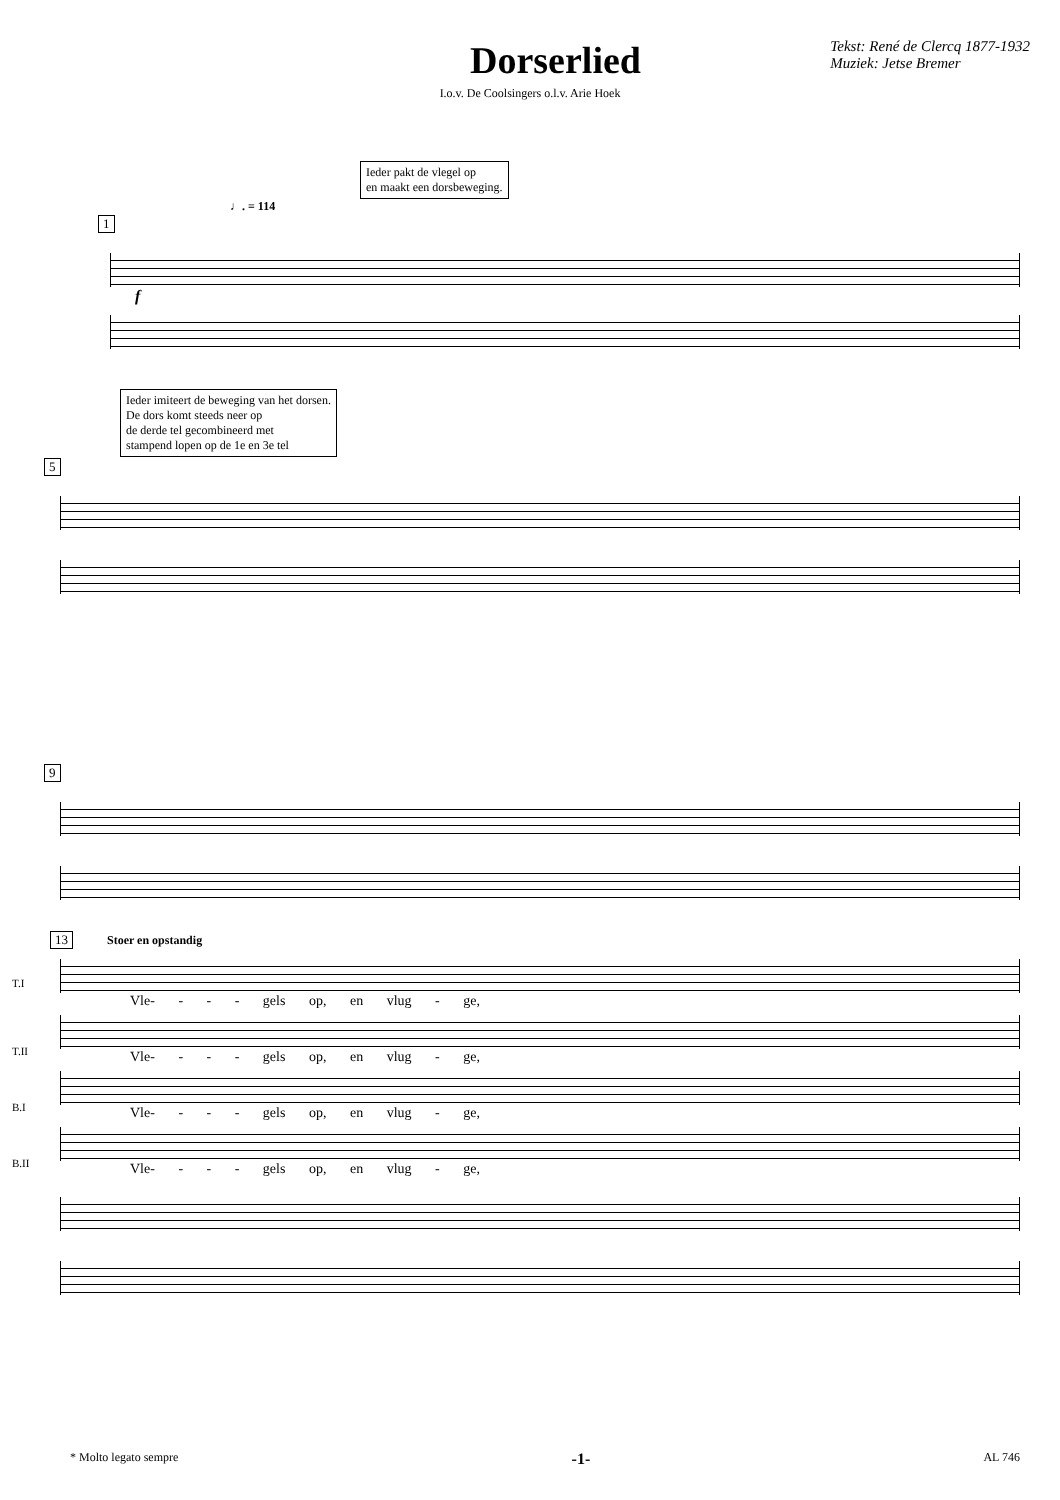Dorserlied
Tekst: René de Clercq 1877-1932
Muziek: Jetse Bremer
I.o.v. De Coolsingers o.l.v. Arie Hoek
Ieder pakt de vlegel op
en maakt een dorsbeweging.
♩. = 114
1
f
Ieder imiteert de beweging van het dorsen.
De dors komt steeds neer op
de derde tel gecombineerd met
stampend lopen op de 1e en 3e tel
5
9
13 Stoer en opstandig
T.I
Vle- - - - gels op, en vlug - ge,
T.II
Vle- - - - gels op, en vlug - ge,
B.I
Vle- - - - gels op, en vlug - ge,
B.II
Vle- - - - gels op, en vlug - ge,
* Molto legato sempre -1- AL 746